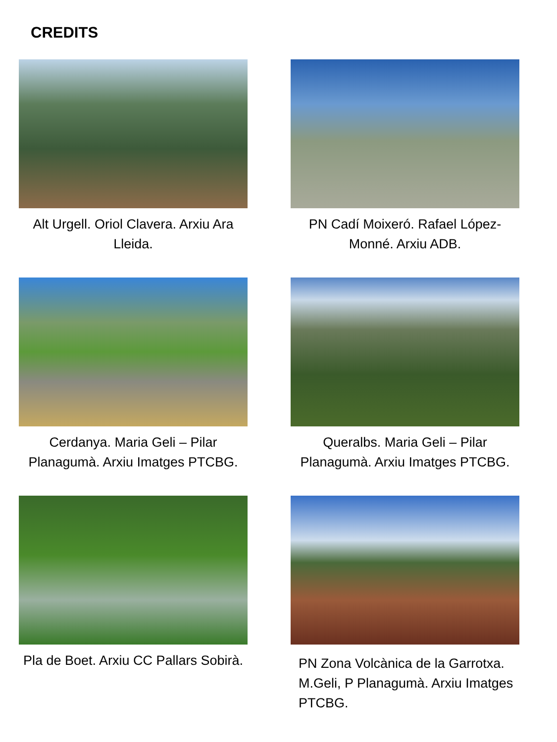CREDITS
Alt Urgell. Oriol Clavera. Arxiu Ara Lleida. PN Cadí Moixeró. Rafael López-Monné. Arxiu ADB.
Cerdanya. Maria Geli – Pilar Planagumà. Arxiu Imatges PTCBG.
Queralbs. Maria Geli – Pilar Planagumà. Arxiu Imatges PTCBG.
Pla de Boet. Arxiu CC Pallars Sobirà.
PN Zona Volcànica de la Garrotxa. M.Geli, P Planagumà. Arxiu Imatges PTCBG.